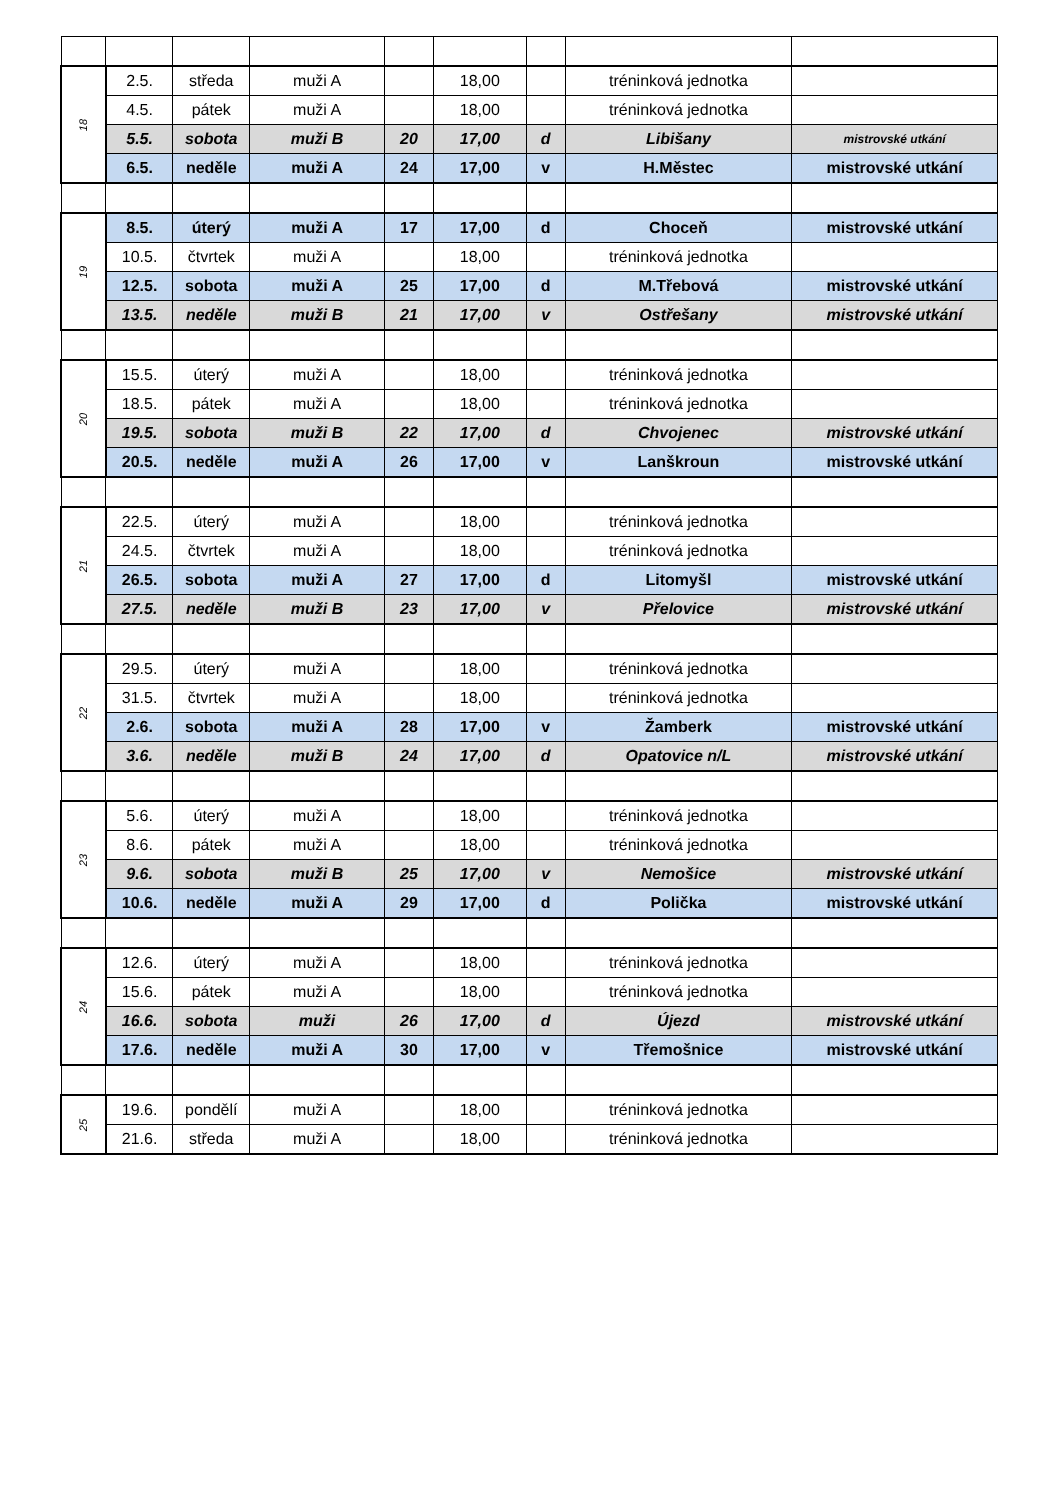| 18 | 2.5. | středa | muži A | | 18,00 | | tréninková jednotka | |
| | 4.5. | pátek | muži A | | 18,00 | | tréninková jednotka | |
| | 5.5. | sobota | muži B | 20 | 17,00 | d | Libišany | mistrovské utkání |
| | 6.5. | neděle | muži A | 24 | 17,00 | v | H.Městec | mistrovské utkání |
| 19 | 8.5. | úterý | muži A | 17 | 17,00 | d | Choceň | mistrovské utkání |
| | 10.5. | čtvrtek | muži A | | 18,00 | | tréninková jednotka | |
| | 12.5. | sobota | muži A | 25 | 17,00 | d | M.Třebová | mistrovské utkání |
| | 13.5. | neděle | muži B | 21 | 17,00 | v | Ostřešany | mistrovské utkání |
| 20 | 15.5. | úterý | muži A | | 18,00 | | tréninková jednotka | |
| | 18.5. | pátek | muži A | | 18,00 | | tréninková jednotka | |
| | 19.5. | sobota | muži B | 22 | 17,00 | d | Chvojenec | mistrovské utkání |
| | 20.5. | neděle | muži A | 26 | 17,00 | v | Lanškroun | mistrovské utkání |
| 21 | 22.5. | úterý | muži A | | 18,00 | | tréninková jednotka | |
| | 24.5. | čtvrtek | muži A | | 18,00 | | tréninková jednotka | |
| | 26.5. | sobota | muži A | 27 | 17,00 | d | Litomyšl | mistrovské utkání |
| | 27.5. | neděle | muži B | 23 | 17,00 | v | Přelovice | mistrovské utkání |
| 22 | 29.5. | úterý | muži A | | 18,00 | | tréninková jednotka | |
| | 31.5. | čtvrtek | muži A | | 18,00 | | tréninková jednotka | |
| | 2.6. | sobota | muži A | 28 | 17,00 | v | Žamberk | mistrovské utkání |
| | 3.6. | neděle | muži B | 24 | 17,00 | d | Opatovice n/L | mistrovské utkání |
| 23 | 5.6. | úterý | muži A | | 18,00 | | tréninková jednotka | |
| | 8.6. | pátek | muži A | | 18,00 | | tréninková jednotka | |
| | 9.6. | sobota | muži B | 25 | 17,00 | v | Nemošice | mistrovské utkání |
| | 10.6. | neděle | muži A | 29 | 17,00 | d | Polička | mistrovské utkání |
| 24 | 12.6. | úterý | muži A | | 18,00 | | tréninková jednotka | |
| | 15.6. | pátek | muži A | | 18,00 | | tréninková jednotka | |
| | 16.6. | sobota | muži | 26 | 17,00 | d | Újezd | mistrovské utkání |
| | 17.6. | neděle | muži A | 30 | 17,00 | v | Třemošnice | mistrovské utkání |
| 25 | 19.6. | pondělí | muži A | | 18,00 | | tréninková jednotka | |
| | 21.6. | středa | muži A | | 18,00 | | tréninková jednotka | |